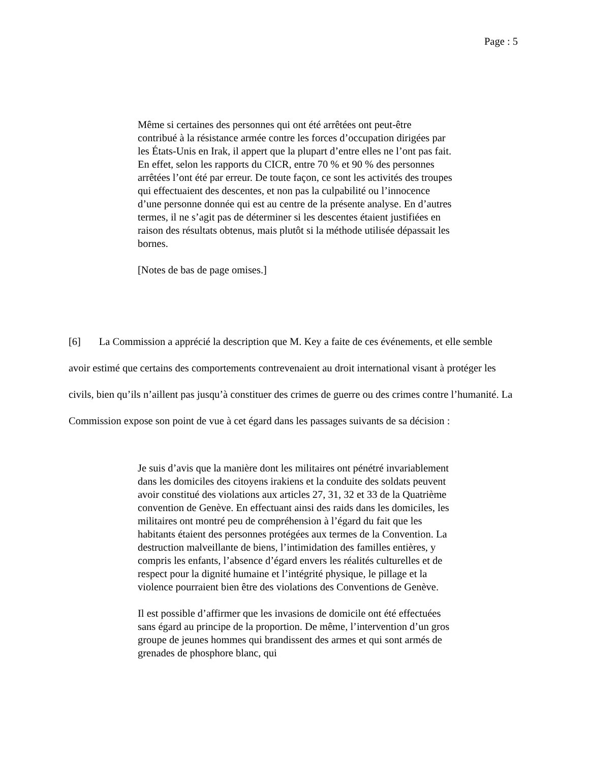Page : 5
Même si certaines des personnes qui ont été arrêtées ont peut-être contribué à la résistance armée contre les forces d’occupation dirigées par les États-Unis en Irak, il appert que la plupart d’entre elles ne l’ont pas fait. En effet, selon les rapports du CICR, entre 70 % et 90 % des personnes arrêtées l’ont été par erreur. De toute façon, ce sont les activités des troupes qui effectuaient des descentes, et non pas la culpabilité ou l’innocence d’une personne donnée qui est au centre de la présente analyse. En d’autres termes, il ne s’agit pas de déterminer si les descentes étaient justifiées en raison des résultats obtenus, mais plutôt si la méthode utilisée dépassait les bornes.
[Notes de bas de page omises.]
[6] La Commission a apprécié la description que M. Key a faite de ces événements, et elle semble avoir estimé que certains des comportements contrevenaient au droit international visant à protéger les civils, bien qu’ils n’aillent pas jusqu’à constituer des crimes de guerre ou des crimes contre l’humanité. La Commission expose son point de vue à cet égard dans les passages suivants de sa décision :
Je suis d’avis que la manière dont les militaires ont pénétré invariablement dans les domiciles des citoyens irakiens et la conduite des soldats peuvent avoir constitué des violations aux articles 27, 31, 32 et 33 de la Quatrième convention de Genève. En effectuant ainsi des raids dans les domiciles, les militaires ont montré peu de compréhension à l’égard du fait que les habitants étaient des personnes protégées aux termes de la Convention. La destruction malveillante de biens, l’intimidation des familles entières, y compris les enfants, l’absence d’égard envers les réalités culturelles et de respect pour la dignité humaine et l’intégrité physique, le pillage et la violence pourraient bien être des violations des Conventions de Genève.
Il est possible d’affirmer que les invasions de domicile ont été effectuées sans égard au principe de la proportion. De même, l’intervention d’un gros groupe de jeunes hommes qui brandissent des armes et qui sont armés de grenades de phosphore blanc, qui